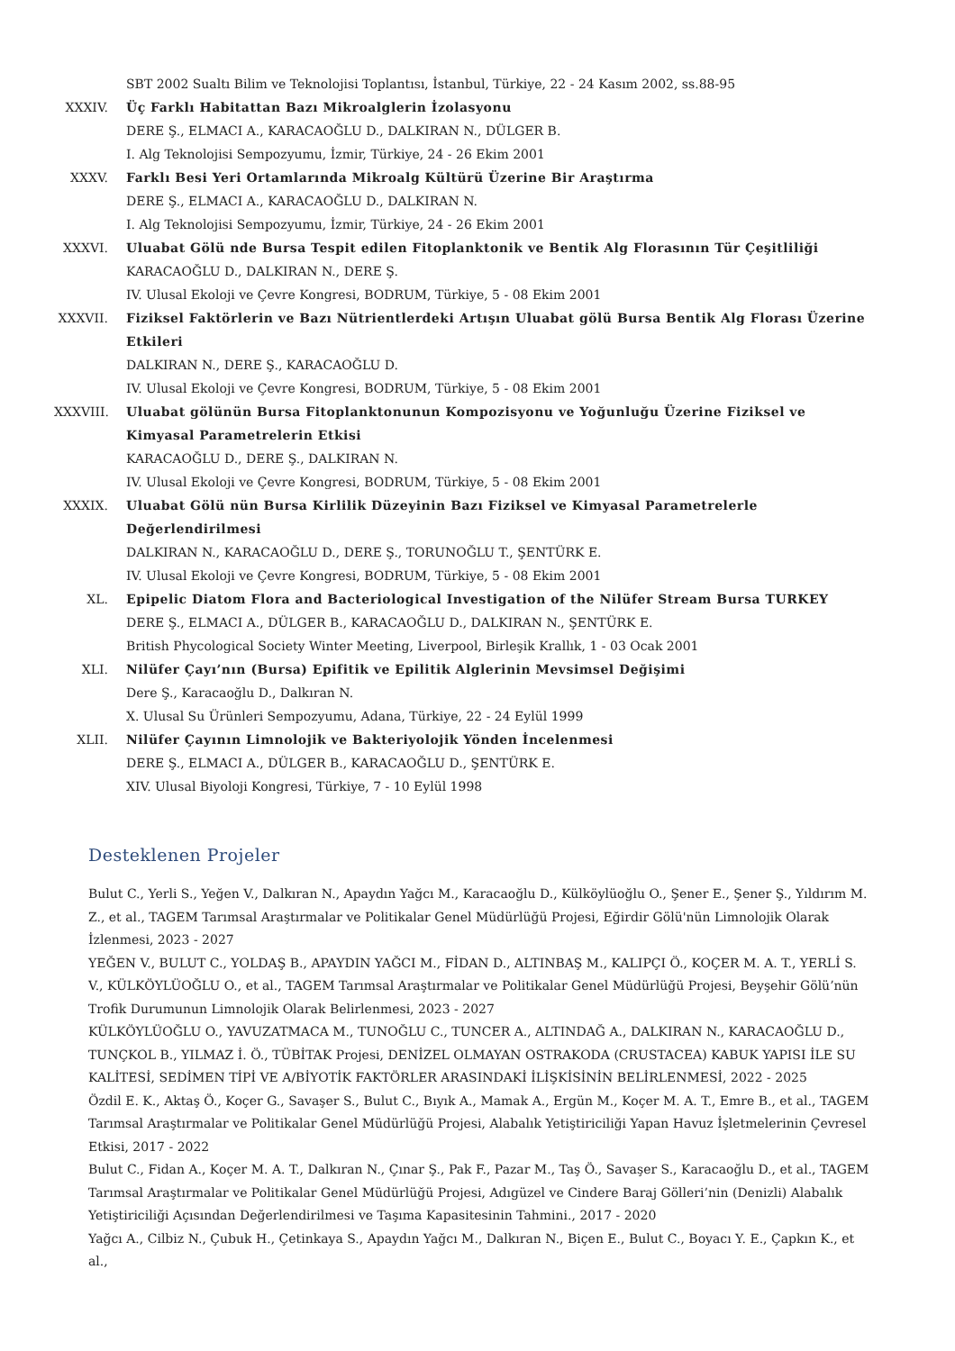SBT 2002 Sualtı Bilim ve Teknolojisi Toplantısı, İstanbul, Türkiye, 22 - 24 Kasım 2002, ss.88-95
XXXIV. Üç Farklı Habitattan Bazı Mikroalglerin İzolasyonu
DERE Ş., ELMACI A., KARACAOĞLU D., DALKIRAN N., DÜLGER B.
I. Alg Teknolojisi Sempozyumu, İzmir, Türkiye, 24 - 26 Ekim 2001
XXXV. Farklı Besi Yeri Ortamlarında Mikroalg Kültürü Üzerine Bir Araştırma
DERE Ş., ELMACI A., KARACAOĞLU D., DALKIRAN N.
I. Alg Teknolojisi Sempozyumu, İzmir, Türkiye, 24 - 26 Ekim 2001
XXXVI. Uluabat Gölü nde Bursa Tespit edilen Fitoplanktonik ve Bentik Alg Florasının Tür Çeşitliliği
KARACAOĞLU D., DALKIRAN N., DERE Ş.
IV. Ulusal Ekoloji ve Çevre Kongresi, BODRUM, Türkiye, 5 - 08 Ekim 2001
XXXVII. Fiziksel Faktörlerin ve Bazı Nütrientlerdeki Artışın Uluabat gölü Bursa Bentik Alg Florası Üzerine Etkileri
DALKIRAN N., DERE Ş., KARACAOĞLU D.
IV. Ulusal Ekoloji ve Çevre Kongresi, BODRUM, Türkiye, 5 - 08 Ekim 2001
XXXVIII.
Uluabat gölünün Bursa Fitoplanktonunun Kompozisyonu ve Yoğunluğu Üzerine Fiziksel ve Kimyasal Parametrelerin Etkisi
KARACAOĞLU D., DERE Ş., DALKIRAN N.
IV. Ulusal Ekoloji ve Çevre Kongresi, BODRUM, Türkiye, 5 - 08 Ekim 2001
XXXIX. Uluabat Gölü nün Bursa Kirlilik Düzeyinin Bazı Fiziksel ve Kimyasal Parametrelerle
Değerlendirilmesi
DALKIRAN N., KARACAOĞLU D., DERE Ş., TORUNOĞLU T., ŞENTÜRK E.
IV. Ulusal Ekoloji ve Çevre Kongresi, BODRUM, Türkiye, 5 - 08 Ekim 2001
XL. Epipelic Diatom Flora and Bacteriological Investigation of the Nilüfer Stream Bursa TURKEY
DERE Ş., ELMACI A., DÜLGER B., KARACAOĞLU D., DALKIRAN N., ŞENTÜRK E.
British Phycological Society Winter Meeting, Liverpool, Birleşik Krallık, 1 - 03 Ocak 2001
XLI. Nilüfer Çayı’nın (Bursa) Epifitik ve Epilitik Alglerinin Mevsimsel Değişimi
Dere Ş., Karacaoğlu D., Dalkıran N.
X. Ulusal Su Ürünleri Sempozyumu, Adana, Türkiye, 22 - 24 Eylül 1999
XLII. Nilüfer Çayının Limnolojik ve Bakteriyolojik Yönden İncelenmesi
DERE Ş., ELMACI A., DÜLGER B., KARACAOĞLU D., ŞENTÜRK E.
XIV. Ulusal Biyoloji Kongresi, Türkiye, 7 - 10 Eylül 1998
Desteklenen Projeler
Bulut C., Yerli S., Yeğen V., Dalkıran N., Apaydın Yağcı M., Karacaoğlu D., Külköylüoğlu O., Şener E., Şener Ş., Yıldırım M. Z., et al., TAGEM Tarımsal Araştırmalar ve Politikalar Genel Müdürlüğü Projesi, Eğirdir Gölü'nün Limnolojik Olarak İzlenmesi, 2023 - 2027
YEĞEN V., BULUT C., YOLDAŞ B., APAYDIN YAĞCI M., FİDAN D., ALTINBAŞ M., KALIPÇI Ö., KOÇER M. A. T., YERLİ S. V., KÜLKÖYLÜOĞLU O., et al., TAGEM Tarımsal Araştırmalar ve Politikalar Genel Müdürlüğü Projesi, Beyşehir Gölü’nün Trofik Durumunun Limnolojik Olarak Belirlenmesi, 2023 - 2027
KÜLKÖYLÜOĞLU O., YAVUZATMACA M., TUNOĞLU C., TUNCER A., ALTINDAĞ A., DALKIRAN N., KARACAOĞLU D., TUNÇKOL B., YILMAZ İ. Ö., TÜBİTAK Projesi, DENİZEL OLMAYAN OSTRAKODA (CRUSTACEA) KABUK YAPISI İLE SU KALİTESİ, SEDİMEN TİPİ VE A/BİYOTİK FAKTÖRLER ARASINDAKİ İLİŞKİSİNİN BELİRLENMESİ, 2022 - 2025
Özdil E. K., Aktaş Ö., Koçer G., Savaşer S., Bulut C., Bıyık A., Mamak A., Ergün M., Koçer M. A. T., Emre B., et al., TAGEM Tarımsal Araştırmalar ve Politikalar Genel Müdürlüğü Projesi, Alabalık Yetiştiriciliği Yapan Havuz İşletmelerinin Çevresel Etkisi, 2017 - 2022
Bulut C., Fidan A., Koçer M. A. T., Dalkıran N., Çınar Ş., Pak F., Pazar M., Taş Ö., Savaşer S., Karacaoğlu D., et al., TAGEM Tarımsal Araştırmalar ve Politikalar Genel Müdürlüğü Projesi, Adıgüzel ve Cindere Baraj Gölleri’nin (Denizli) Alabalık Yetiştiriciliği Açısından Değerlendirilmesi ve Taşıma Kapasitesinin Tahmini., 2017 - 2020
Yağcı A., Cilbiz N., Çubuk H., Çetinkaya S., Apaydın Yağcı M., Dalkıran N., Biçen E., Bulut C., Boyacı Y. E., Çapkın K., et al.,